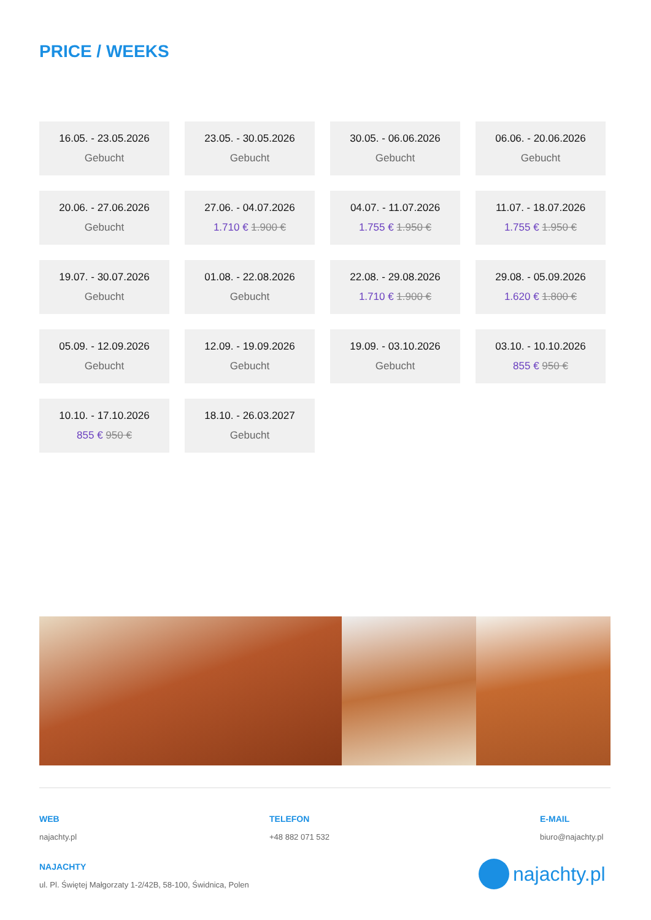PRICE / WEEKS
16.05. - 23.05.2026
Gebucht
23.05. - 30.05.2026
Gebucht
30.05. - 06.06.2026
Gebucht
06.06. - 20.06.2026
Gebucht
20.06. - 27.06.2026
Gebucht
27.06. - 04.07.2026
1.710 € 1.900 €
04.07. - 11.07.2026
1.755 € 1.950 €
11.07. - 18.07.2026
1.755 € 1.950 €
19.07. - 30.07.2026
Gebucht
01.08. - 22.08.2026
Gebucht
22.08. - 29.08.2026
1.710 € 1.900 €
29.08. - 05.09.2026
1.620 € 1.800 €
05.09. - 12.09.2026
Gebucht
12.09. - 19.09.2026
Gebucht
19.09. - 03.10.2026
Gebucht
03.10. - 10.10.2026
855 € 950 €
10.10. - 17.10.2026
855 € 950 €
18.10. - 26.03.2027
Gebucht
WEB
najachty.pl
TELEFON
+48 882 071 532
E-MAIL
biuro@najachty.pl
NAJACHTY
ul. Pl. Świętej Małgorzaty 1-2/42B, 58-100, Świdnica, Polen
najachty.pl